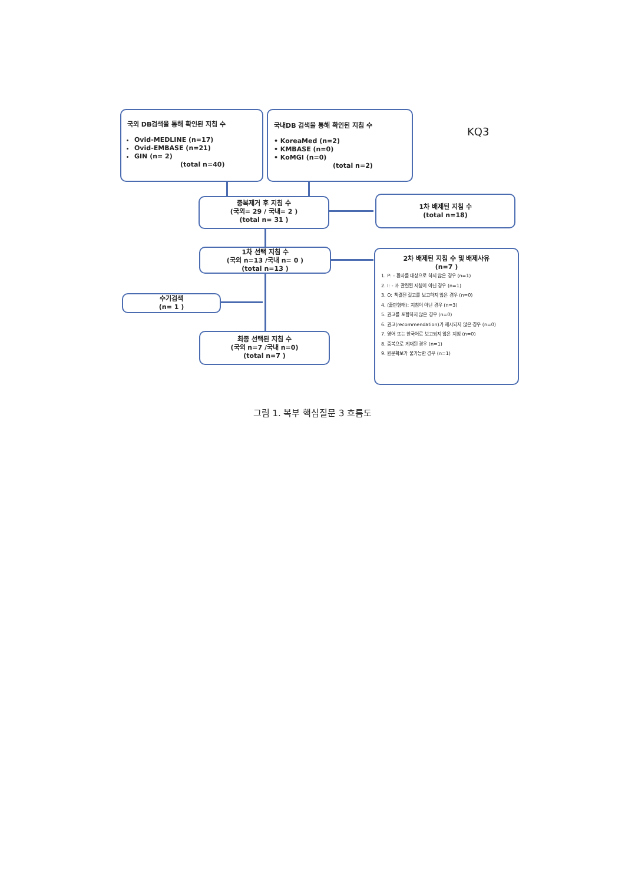국외 DB검색을 통해 확인된 지침 수
Ovid-MEDLINE (n=17)
Ovid-EMBASE (n=21)
GIN (n= 2)
(total n=40)
국내DB 검색을 통해 확인된 지침 수
• KoreaMed (n=2)
• KMBASE (n=0)
• KoMGI (n=0)
(total n=2)
KQ3
중복제거 후 지침 수
(국외= 29 / 국내= 2 )
(total n= 31 )
1차 배제된 지침 수
(total n=18)
1차 선택 지침 수
(국외 n=13 /국내 n= 0 )
(total n=13 )
2차 배제된 지침 수 및 배제사유
(n=7 )
1. P: - 환자를 대상으로 하지 않은 경우 (n=1)
2. I: - 과 관련된 지침이 아닌 경우 (n=1)
3. O: 책결전 길고를 보고하지 않은 경우 (n=0)
4. (출판형태): 지침이 아닌 경우 (n=3)
5. 권고를 포함하지 않은 경우 (n=0)
6. 권고(recommendation)가 제시되지 않은 경우 (n=0)
7. 영어 또는 한국어로 보고되지 않은 지침 (n=0)
8. 중복으로 게재된 경우 (n=1)
9. 원문확보가 불가능한 경우 (n=1)
수기검색
(n= 1 )
최종 선택된 지침 수
(국외 n=7 /국내 n=0)
(total n=7 )
그림 1. 복부 핵심질문 3 흐름도